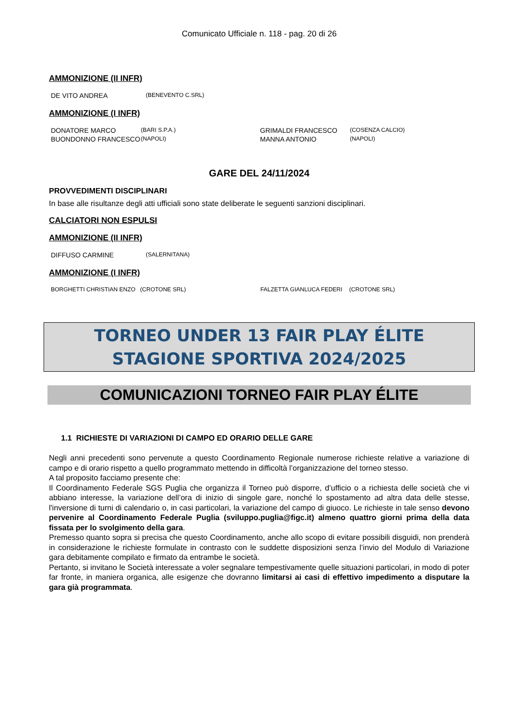Comunicato Ufficiale n. 118 - pag. 20 di 26
AMMONIZIONE (II INFR)
| DE VITO ANDREA | (BENEVENTO C.SRL) |
AMMONIZIONE (I INFR)
| DONATORE MARCO | (BARI S.P.A.) | GRIMALDI FRANCESCO | (COSENZA CALCIO) |
| BUONDONNO FRANCESCO | (NAPOLI) | MANNA ANTONIO | (NAPOLI) |
GARE DEL 24/11/2024
PROVVEDIMENTI DISCIPLINARI
In base alle risultanze degli atti ufficiali sono state deliberate le seguenti sanzioni disciplinari.
CALCIATORI NON ESPULSI
AMMONIZIONE (II INFR)
| DIFFUSO CARMINE | (SALERNITANA) |
AMMONIZIONE (I INFR)
| BORGHETTI CHRISTIAN ENZO | (CROTONE SRL) | FALZETTA GIANLUCA FEDERI | (CROTONE SRL) |
TORNEO UNDER 13 FAIR PLAY ÉLITE
STAGIONE SPORTIVA 2024/2025
COMUNICAZIONI TORNEO FAIR PLAY ÉLITE
1.1 RICHIESTE DI VARIAZIONI DI CAMPO ED ORARIO DELLE GARE
Negli anni precedenti sono pervenute a questo Coordinamento Regionale numerose richieste relative a variazione di campo e di orario rispetto a quello programmato mettendo in difficoltà l’organizzazione del torneo stesso.
A tal proposito facciamo presente che:
Il Coordinamento Federale SGS Puglia che organizza il Torneo può disporre, d’ufficio o a richiesta delle società che vi abbiano interesse, la variazione dell’ora di inizio di singole gare, nonché lo spostamento ad altra data delle stesse, l'inversione di turni di calendario o, in casi particolari, la variazione del campo di giuoco. Le richieste in tale senso devono pervenire al Coordinamento Federale Puglia (sviluppo.puglia@figc.it) almeno quattro giorni prima della data fissata per lo svolgimento della gara.
Premesso quanto sopra si precisa che questo Coordinamento, anche allo scopo di evitare possibili disguidi, non prenderà in considerazione le richieste formulate in contrasto con le suddette disposizioni senza l’invio del Modulo di Variazione gara debitamente compilato e firmato da entrambe le società.
Pertanto, si invitano le Società interessate a voler segnalare tempestivamente quelle situazioni particolari, in modo di poter far fronte, in maniera organica, alle esigenze che dovranno limitarsi ai casi di effettivo impedimento a disputare la gara già programmata.